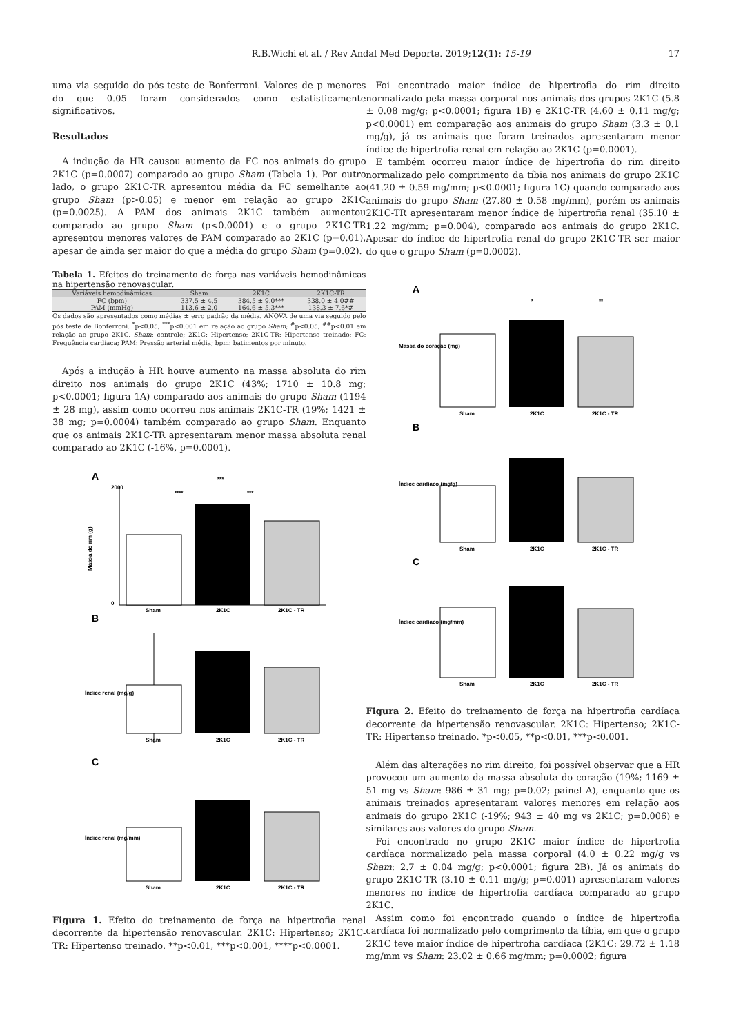R.B.Wichi et al. / Rev Andal Med Deporte. 2019;12(1): 15-19 17
uma via seguido do pós-teste de Bonferroni. Valores de p menores do que 0.05 foram considerados como estatisticamente significativos.
Resultados
A indução da HR causou aumento da FC nos animais do grupo 2K1C (p=0.0007) comparado ao grupo Sham (Tabela 1). Por outro lado, o grupo 2K1C-TR apresentou média da FC semelhante ao grupo Sham (p>0.05) e menor em relação ao grupo 2K1C (p=0.0025). A PAM dos animais 2K1C também aumentou comparado ao grupo Sham (p<0.0001) e o grupo 2K1C-TR apresentou menores valores de PAM comparado ao 2K1C (p=0.01), apesar de ainda ser maior do que a média do grupo Sham (p=0.02).
Tabela 1. Efeitos do treinamento de força nas variáveis hemodinâmicas na hipertensão renovascular.
| Variáveis hemodinâmicas | Sham | 2K1C | 2K1C-TR |
| --- | --- | --- | --- |
| FC (bpm) | 337.5 ± 4.5 | 384.5 ± 9.0*** | 338.0 ± 4.0## |
| PAM (mmHg) | 113.6 ± 2.0 | 164.6 ± 5.3*** | 138.3 ± 7.6*# |
Os dados são apresentados como médias ± erro padrão da média. ANOVA de uma via seguido pelo pós teste de Bonferroni. <sup>*</sup>p<0.05, <sup>***</sup>p<0.001 em relação ao grupo Sham; <sup>#</sup>p<0.05, <sup>##</sup>p<0.01 em relação ao grupo 2K1C. Sham: controle; 2K1C: Hipertenso; 2K1C-TR: Hipertenso treinado; FC: Frequência cardíaca; PAM: Pressão arterial média; bpm: batimentos por minuto.
Após a indução à HR houve aumento na massa absoluta do rim direito nos animais do grupo 2K1C (43%; 1710 ± 10.8 mg; p<0.0001; figura 1A) comparado aos animais do grupo Sham (1194 ± 28 mg), assim como ocorreu nos animais 2K1C-TR (19%; 1421 ± 38 mg; p=0.0004) também comparado ao grupo Sham. Enquanto que os animais 2K1C-TR apresentaram menor massa absoluta renal comparado ao 2K1C (-16%, p=0.0001).
A
B
C
2000
0
Sham
2K1C
2K1C - TR
Massa do rim (g)
***
****
***
Sham
2K1C
2K1C - TR
Índice renal (mg/g)
Sham
2K1C
2K1C - TR
Índice renal (mg/mm)
Figura 1. Efeito do treinamento de força na hipertrofia renal decorrente da hipertensão renovascular. 2K1C: Hipertenso; 2K1C-TR: Hipertenso treinado. **p<0.01, ***p<0.001, ****p<0.0001.
Foi encontrado maior índice de hipertrofia do rim direito normalizado pela massa corporal nos animais dos grupos 2K1C (5.8 ± 0.08 mg/g; p<0.0001; figura 1B) e 2K1C-TR (4.60 ± 0.11 mg/g; p<0.0001) em comparação aos animais do grupo Sham (3.3 ± 0.1 mg/g), já os animais que foram treinados apresentaram menor índice de hipertrofia renal em relação ao 2K1C (p=0.0001).
E também ocorreu maior índice de hipertrofia do rim direito normalizado pelo comprimento da tíbia nos animais do grupo 2K1C (41.20 ± 0.59 mg/mm; p<0.0001; figura 1C) quando comparado aos animais do grupo Sham (27.80 ± 0.58 mg/mm), porém os animais 2K1C-TR apresentaram menor índice de hipertrofia renal (35.10 ± 1.22 mg/mm; p=0.004), comparado aos animais do grupo 2K1C. Apesar do índice de hipertrofia renal do grupo 2K1C-TR ser maior do que o grupo Sham (p=0.0002).
A
B
C
Sham
2K1C
2K1C - TR
Massa do coração (mg)
*
**
Sham
2K1C
2K1C - TR
Índice cardíaco (mg/g)
Sham
2K1C
2K1C - TR
Índice cardíaco (mg/mm)
Figura 2. Efeito do treinamento de força na hipertrofia cardíaca decorrente da hipertensão renovascular. 2K1C: Hipertenso; 2K1C-TR: Hipertenso treinado. *p<0.05, **p<0.01, ***p<0.001.
Além das alterações no rim direito, foi possível observar que a HR provocou um aumento da massa absoluta do coração (19%; 1169 ± 51 mg vs Sham: 986 ± 31 mg; p=0.02; painel A), enquanto que os animais treinados apresentaram valores menores em relação aos animais do grupo 2K1C (-19%; 943 ± 40 mg vs 2K1C; p=0.006) e similares aos valores do grupo Sham.
Foi encontrado no grupo 2K1C maior índice de hipertrofia cardíaca normalizado pela massa corporal (4.0 ± 0.22 mg/g vs Sham: 2.7 ± 0.04 mg/g; p<0.0001; figura 2B). Já os animais do grupo 2K1C-TR (3.10 ± 0.11 mg/g; p=0.001) apresentaram valores menores no índice de hipertrofia cardíaca comparado ao grupo 2K1C.
Assim como foi encontrado quando o índice de hipertrofia cardíaca foi normalizado pelo comprimento da tíbia, em que o grupo 2K1C teve maior índice de hipertrofia cardíaca (2K1C: 29.72 ± 1.18 mg/mm vs Sham: 23.02 ± 0.66 mg/mm; p=0.0002; figura